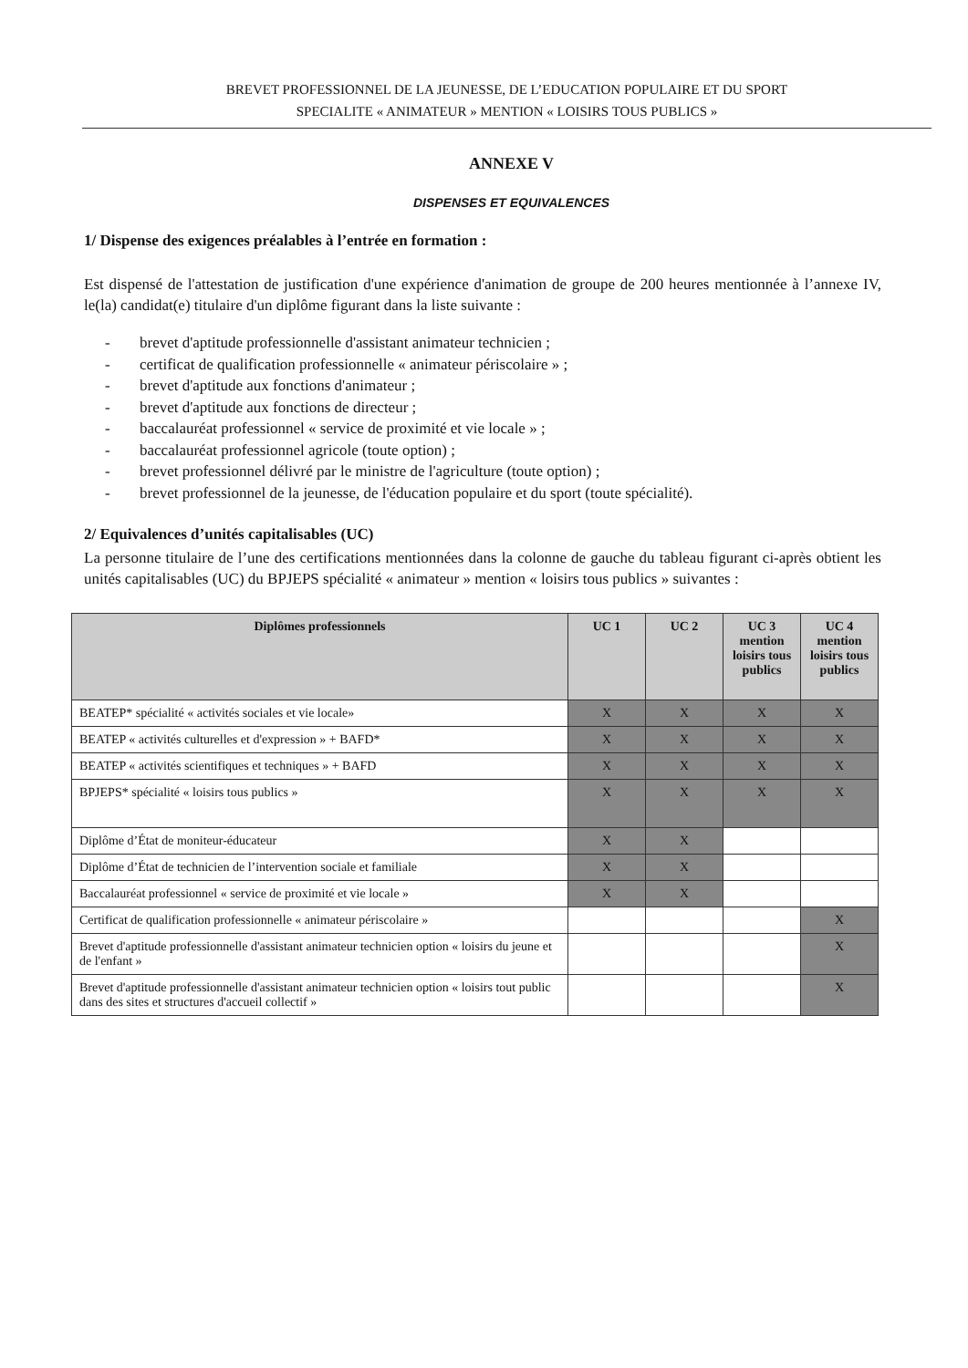BREVET PROFESSIONNEL DE LA JEUNESSE, DE L’EDUCATION POPULAIRE ET DU SPORT
SPECIALITE « ANIMATEUR » MENTION « LOISIRS TOUS PUBLICS »
ANNEXE V
DISPENSES ET EQUIVALENCES
1/ Dispense des exigences préalables à l’entrée en formation :
Est dispensé de l'attestation de justification d'une expérience d'animation de groupe de 200 heures mentionnée à l’annexe IV, le(la) candidat(e) titulaire d'un diplôme figurant dans la liste suivante :
- brevet d'aptitude professionnelle d'assistant animateur technicien ;
- certificat de qualification professionnelle « animateur périscolaire » ;
- brevet d'aptitude aux fonctions d'animateur ;
- brevet d'aptitude aux fonctions de directeur ;
- baccalauréat professionnel « service de proximité et vie locale » ;
- baccalauréat professionnel agricole (toute option) ;
- brevet professionnel délivré par le ministre de l'agriculture (toute option) ;
- brevet professionnel de la jeunesse, de l'éducation populaire et du sport (toute spécialité).
2/ Equivalences d’unités capitalisables (UC)
La personne titulaire de l’une des certifications mentionnées dans la colonne de gauche du tableau figurant ci-après obtient les unités capitalisables (UC) du BPJEPS spécialité « animateur » mention « loisirs tous publics » suivantes :
| Diplômes professionnels | UC 1 | UC 2 | UC 3 mention loisirs tous publics | UC 4 mention loisirs tous publics |
| --- | --- | --- | --- | --- |
| BEATEP* spécialité « activités sociales et vie locale» | X | X | X | X |
| BEATEP « activités culturelles et d'expression » + BAFD* | X | X | X | X |
| BEATEP « activités scientifiques et techniques » + BAFD | X | X | X | X |
| BPJEPS* spécialité « loisirs tous publics » | X | X | X | X |
| Diplôme d’État de moniteur-éducateur | X | X | | |
| Diplôme d’État de technicien de l’intervention sociale et familiale | X | X | | |
| Baccalauréat professionnel « service de proximité et vie locale » | X | X | | |
| Certificat de qualification professionnelle « animateur périscolaire » | | | | X |
| Brevet d'aptitude professionnelle d'assistant animateur technicien option « loisirs du jeune et de l'enfant » | | | | X |
| Brevet d'aptitude professionnelle d'assistant animateur technicien option « loisirs tout public dans des sites et structures d'accueil collectif » | | | | X |